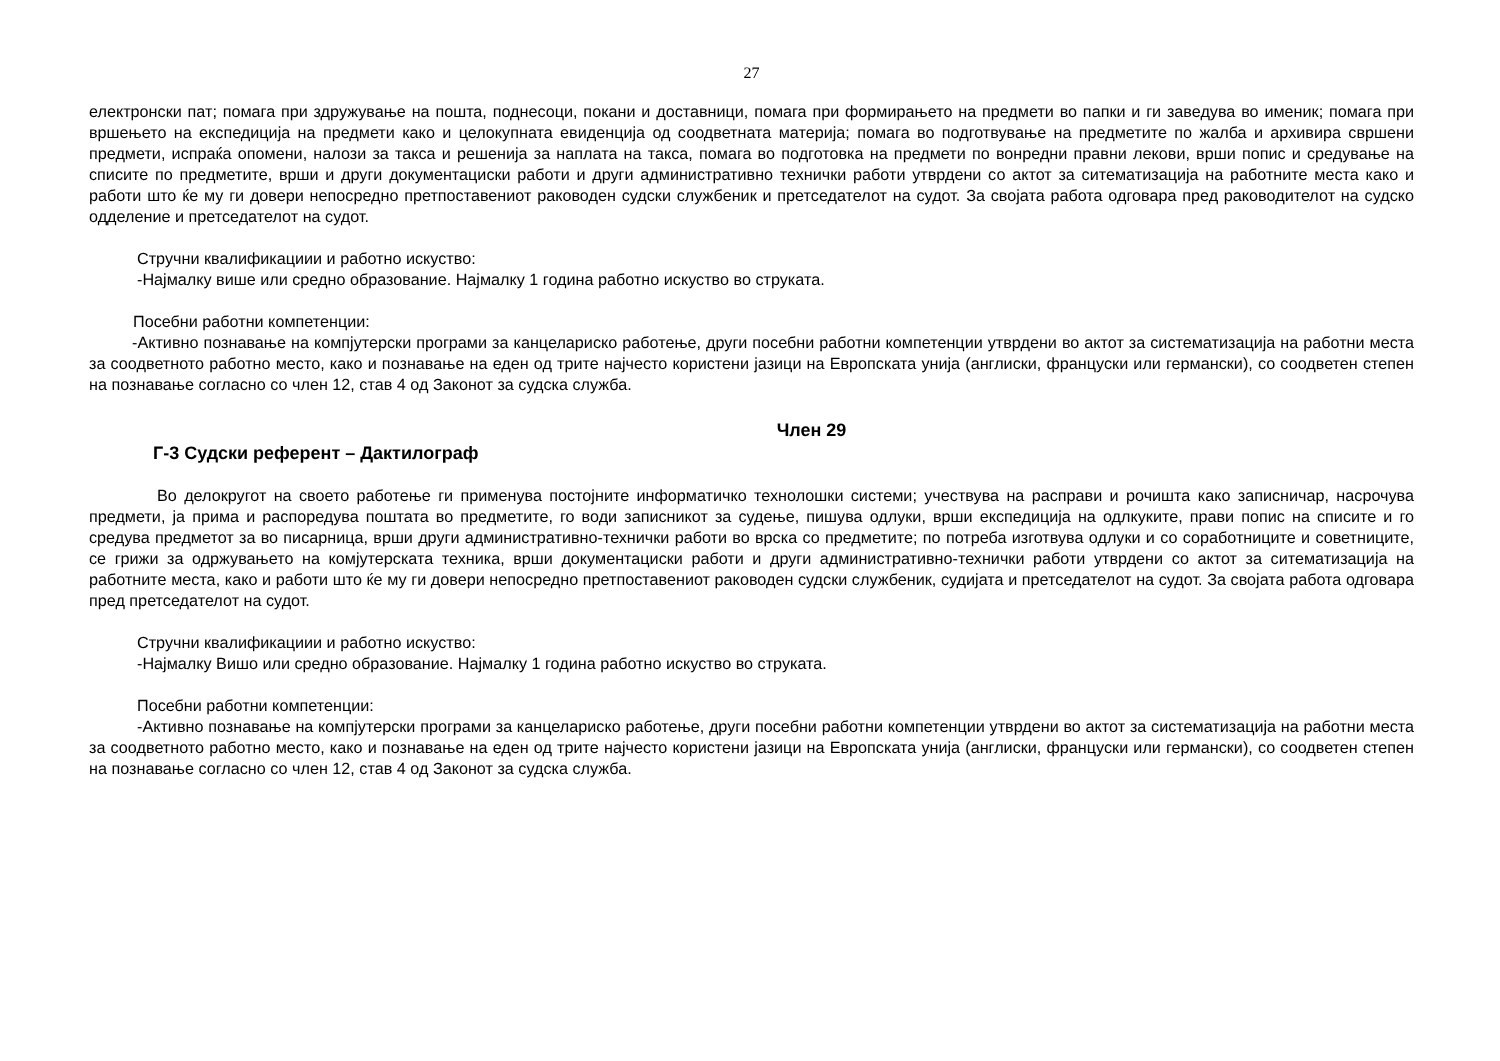27
електронски пат; помага при здружување на пошта, поднесоци, покани и доставници, помага при формирањето на предмети во папки и ги заведува во именик; помага при вршењето на експедиција на предмети како и целокупната евиденција од соодветната материја; помага во подготвување на предметите по жалба и архивира свршени предмети, испраќа опомени, налози за такса и решенија за наплата на такса, помага во подготовка на предмети по вонредни правни лекови, врши попис и средување на списите по предметите, врши и други документациски работи и други административно технички работи утврдени со актот за ситематизација на работните места како и работи што ќе му ги довери непосредно претпоставениот раководен судски службеник и претседателот на судот. За својата работа одговара пред раководителот на судско одделение и претседателот на судот.
Стручни квалификациии и работно искуство:
-Најмалку више или средно образование. Најмалку 1 година работно искуство во струката.
Посебни работни компетенции:
-Активно познавање на компјутерски програми за канцелариско работење, други посебни работни компетенции утврдени во актот за систематизација на работни места за соодветното работно место, како и познавање на еден од трите најчесто користени јазици на Европската унија (англиски, француски или германски), со соодветен степен на познавање согласно со член 12, став 4 од Законот за судска служба.
Член 29
Г-3 Судски референт – Дактилограф
Во делокругот на своето работење ги применува постојните информатичко технолошки системи; учествува на расправи и рочишта како записничар, насрочува предмети, ја прима и распоредува поштата во предметите, го води записникот за судење, пишува одлуки, врши експедиција на одлкуките, прави попис на списите и го средува предметот за во писарница, врши други административно-технички работи во врска со предметите; по потреба изготвува одлуки и со соработниците и советниците, се грижи за одржувањето на комјутерската техника, врши документациски работи и други административно-технички работи утврдени со актот за ситематизација на работните места, како и работи што ќе му ги довери непосредно претпоставениот раководен судски службеник, судијата и претседателот на судот. За својата работа одговара пред претседателот на судот.
Стручни квалификациии и работно искуство:
-Најмалку Вишо или средно образование. Најмалку 1 година работно искуство во струката.
Посебни работни компетенции:
-Активно познавање на компјутерски програми за канцелариско работење, други посебни работни компетенции утврдени во актот за систематизација на работни места за соодветното работно место, како и познавање на еден од трите најчесто користени јазици на Европската унија (англиски, француски или германски), со соодветен степен на познавање согласно со член 12, став 4 од Законот за судска служба.